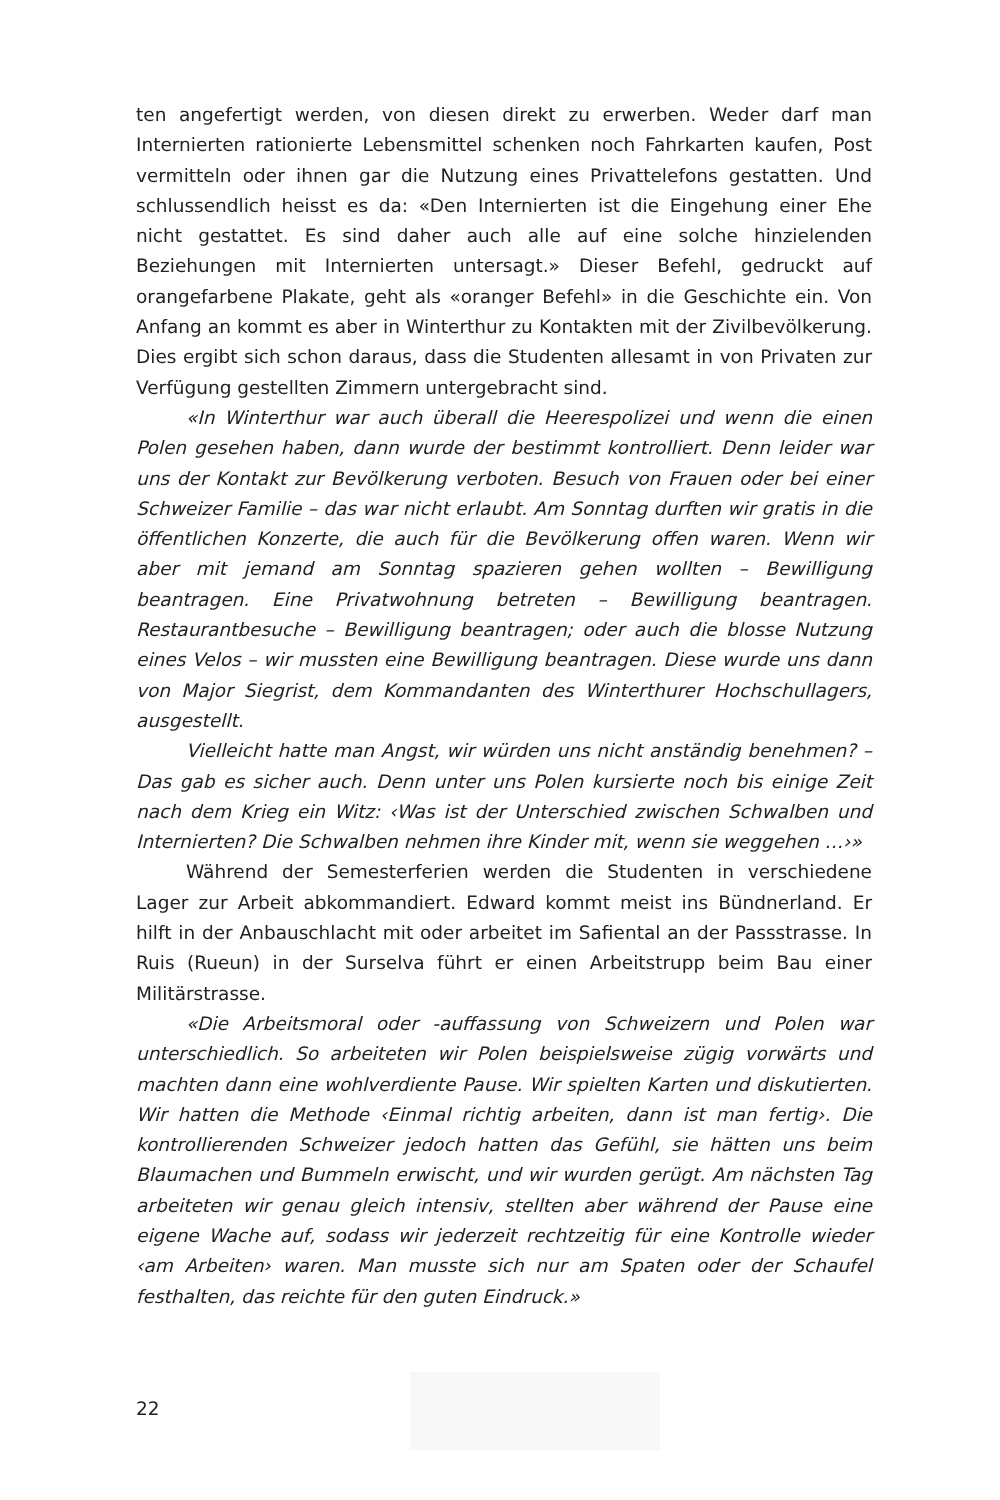ten angefertigt werden, von diesen direkt zu erwerben. Weder darf man Internierten rationierte Lebensmittel schenken noch Fahrkarten kaufen, Post vermitteln oder ihnen gar die Nutzung eines Privattelefons gestatten. Und schlussendlich heisst es da: «Den Internierten ist die Eingehung einer Ehe nicht gestattet. Es sind daher auch alle auf eine solche hinzielenden Beziehungen mit Internierten untersagt.» Dieser Befehl, gedruckt auf orangefarbene Plakate, geht als «oranger Befehl» in die Geschichte ein. Von Anfang an kommt es aber in Winterthur zu Kontakten mit der Zivilbevölkerung. Dies ergibt sich schon daraus, dass die Studenten allesamt in von Privaten zur Verfügung gestellten Zimmern untergebracht sind.
«In Winterthur war auch überall die Heerespolizei und wenn die einen Polen gesehen haben, dann wurde der bestimmt kontrolliert. Denn leider war uns der Kontakt zur Bevölkerung verboten. Besuch von Frauen oder bei einer Schweizer Familie – das war nicht erlaubt. Am Sonntag durften wir gratis in die öffentlichen Konzerte, die auch für die Bevölkerung offen waren. Wenn wir aber mit jemand am Sonntag spazieren gehen wollten – Bewilligung beantragen. Eine Privatwohnung betreten – Bewilligung beantragen. Restaurantbesuche – Bewilligung beantragen; oder auch die blosse Nutzung eines Velos – wir mussten eine Bewilligung beantragen. Diese wurde uns dann von Major Siegrist, dem Kommandanten des Winterthurer Hochschullagers, ausgestellt.
Vielleicht hatte man Angst, wir würden uns nicht anständig benehmen? – Das gab es sicher auch. Denn unter uns Polen kursierte noch bis einige Zeit nach dem Krieg ein Witz: ‹Was ist der Unterschied zwischen Schwalben und Internierten? Die Schwalben nehmen ihre Kinder mit, wenn sie weggehen …›»
Während der Semesterferien werden die Studenten in verschiedene Lager zur Arbeit abkommandiert. Edward kommt meist ins Bündnerland. Er hilft in der Anbauschlacht mit oder arbeitet im Safiental an der Passstrasse. In Ruis (Rueun) in der Surselva führt er einen Arbeitstrupp beim Bau einer Militärstrasse.
«Die Arbeitsmoral oder -auffassung von Schweizern und Polen war unterschiedlich. So arbeiteten wir Polen beispielsweise zügig vorwärts und machten dann eine wohlverdiente Pause. Wir spielten Karten und diskutierten. Wir hatten die Methode ‹Einmal richtig arbeiten, dann ist man fertig›. Die kontrollierenden Schweizer jedoch hatten das Gefühl, sie hätten uns beim Blaumachen und Bummeln erwischt, und wir wurden gerügt. Am nächsten Tag arbeiteten wir genau gleich intensiv, stellten aber während der Pause eine eigene Wache auf, sodass wir jederzeit rechtzeitig für eine Kontrolle wieder ‹am Arbeiten› waren. Man musste sich nur am Spaten oder der Schaufel festhalten, das reichte für den guten Eindruck.»
22